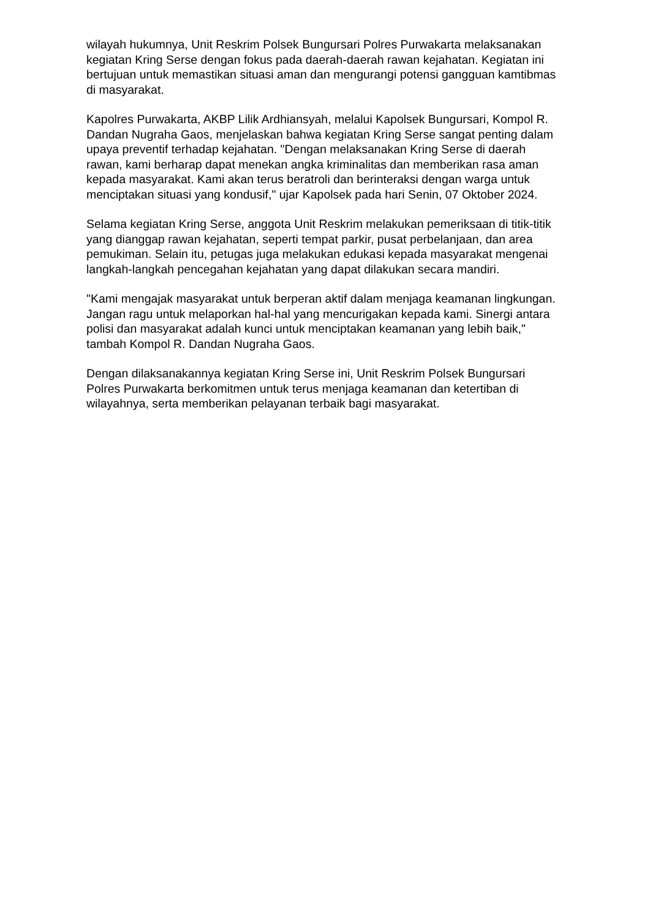wilayah hukumnya, Unit Reskrim Polsek Bungursari Polres Purwakarta melaksanakan kegiatan Kring Serse dengan fokus pada daerah-daerah rawan kejahatan. Kegiatan ini bertujuan untuk memastikan situasi aman dan mengurangi potensi gangguan kamtibmas di masyarakat.
Kapolres Purwakarta, AKBP Lilik Ardhiansyah, melalui Kapolsek Bungursari, Kompol R. Dandan Nugraha Gaos, menjelaskan bahwa kegiatan Kring Serse sangat penting dalam upaya preventif terhadap kejahatan. "Dengan melaksanakan Kring Serse di daerah rawan, kami berharap dapat menekan angka kriminalitas dan memberikan rasa aman kepada masyarakat. Kami akan terus beratroli dan berinteraksi dengan warga untuk menciptakan situasi yang kondusif," ujar Kapolsek pada hari Senin, 07 Oktober 2024.
Selama kegiatan Kring Serse, anggota Unit Reskrim melakukan pemeriksaan di titik-titik yang dianggap rawan kejahatan, seperti tempat parkir, pusat perbelanjaan, dan area pemukiman. Selain itu, petugas juga melakukan edukasi kepada masyarakat mengenai langkah-langkah pencegahan kejahatan yang dapat dilakukan secara mandiri.
"Kami mengajak masyarakat untuk berperan aktif dalam menjaga keamanan lingkungan. Jangan ragu untuk melaporkan hal-hal yang mencurigakan kepada kami. Sinergi antara polisi dan masyarakat adalah kunci untuk menciptakan keamanan yang lebih baik," tambah Kompol R. Dandan Nugraha Gaos.
Dengan dilaksanakannya kegiatan Kring Serse ini, Unit Reskrim Polsek Bungursari Polres Purwakarta berkomitmen untuk terus menjaga keamanan dan ketertiban di wilayahnya, serta memberikan pelayanan terbaik bagi masyarakat.